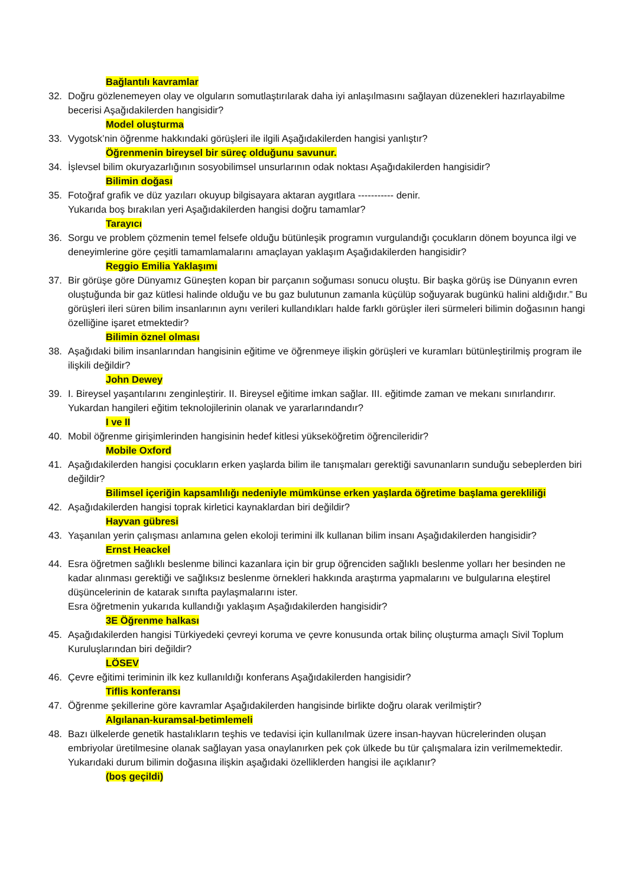Bağlantılı kavramlar
32. Doğru gözlenemeyen olay ve olguların somutlaştırılarak daha iyi anlaşılmasını sağlayan düzenekleri hazırlayabilme becerisi Aşağıdakilerden hangisidir?
Model oluşturma
33. Vygotsk’nin öğrenme hakkındaki görüşleri ile ilgili Aşağıdakilerden hangisi yanlıştır?
Öğrenmenin bireysel bir süreç olduğunu savunur.
34. İşlevsel bilim okuryazarlığının sosyobilimsel unsurlarının odak noktası Aşağıdakilerden hangisidir?
Bilimin doğası
35. Fotoğraf grafik ve düz yazıları okuyup bilgisayara aktaran aygıtlara ----------- denir.
Yukarıda boş bırakılan yeri Aşağıdakilerden hangisi doğru tamamlar?
Tarayıcı
36. Sorgu ve problem çözmenin temel felsefe olduğu bütünleşik programın vurgulandığı çocukların dönem boyunca ilgi ve deneyimlerine göre çeşitli tamamlamalarını amaçlayan yaklaşım Aşağıdakilerden hangisidir?
Reggio Emilia Yaklaşımı
37. Bir görüşe göre Dünyamız Güneşten kopan bir parçanın soğuması sonucu oluştu. Bir başka görüş ise Dünyanın evren oluştuğunda bir gaz kütlesi halinde olduğu ve bu gaz bulutunun zamanla küçülüp soğuyarak bugünkü halini aldığıdır.” Bu görüşleri ileri süren bilim insanlarının aynı verileri kullandıkları halde farklı görüşler ileri sürmeleri bilimin doğasının hangi özelliğine işaret etmektedir?
Bilimin öznel olması
38. Aşağıdaki bilim insanlarından hangisinin eğitime ve öğrenmeye ilişkin görüşleri ve kuramları bütünleştirilmiş program ile ilişkili değildir?
John Dewey
39. I. Bireysel yaşantılarını zenginleştirir. II. Bireysel eğitime imkan sağlar. III. eğitimde zaman ve mekanı sınırlandırır.
Yukardan hangileri eğitim teknolojilerinin olanak ve yararlarındandır?
I ve II
40. Mobil öğrenme girişimlerinden hangisinin hedef kitlesi yükseköğretim öğrencileridir?
Mobile Oxford
41. Aşağıdakilerden hangisi çocukların erken yaşlarda bilim ile tanışmaları gerektiği savunanların sunduğu sebeplerden biri değildir?
Bilimsel içeriğin kapsamlılığı nedeniyle mümkünse erken yaşlarda öğretime başlama gerekliliği
42. Aşağıdakilerden hangisi toprak kirletici kaynaklardan biri değildir?
Hayvan gübresi
43. Yaşanılan yerin çalışması anlamına gelen ekoloji terimini ilk kullanan bilim insanı Aşağıdakilerden hangisidir?
Ernst Heackel
44. Esra öğretmen sağlıklı beslenme bilinci kazanlara için bir grup öğrenciden sağlıklı beslenme yolları her besinden ne kadar alınması gerektiği ve sağlıksız beslenme örnekleri hakkında araştırma yapmalarını ve bulgularına eleştirel düşüncelerinin de katarak sınıfta paylaşmalarını ister.
Esra öğretmenin yukarıda kullandığı yaklaşım Aşağıdakilerden hangisidir?
3E Öğrenme halkası
45. Aşağıdakilerden hangisi Türkiyedeki çevreyi koruma ve çevre konusunda ortak bilinç oluşturma amaçlı Sivil Toplum Kuruluşlarından biri değildir?
LÖSEV
46. Çevre eğitimi teriminin ilk kez kullanıldığı konferans Aşağıdakilerden hangisidir?
Tiflis konferansı
47. Öğrenme şekillerine göre kavramlar Aşağıdakilerden hangisinde birlikte doğru olarak verilmiştir?
Algılanan-kuramsal-betimlemeli
48. Bazı ülkelerde genetik hastalıkların teşhis ve tedavisi için kullanılmak üzere insan-hayvan hücrelerinden oluşan embriyolar üretilmesine olanak sağlayan yasa onaylanırken pek çok ülkede bu tür çalışmalara izin verilmemektedir.
Yukarıdaki durum bilimin doğasına ilişkin aşağıdaki özelliklerden hangisi ile açıklanır?
(boş geçildi)